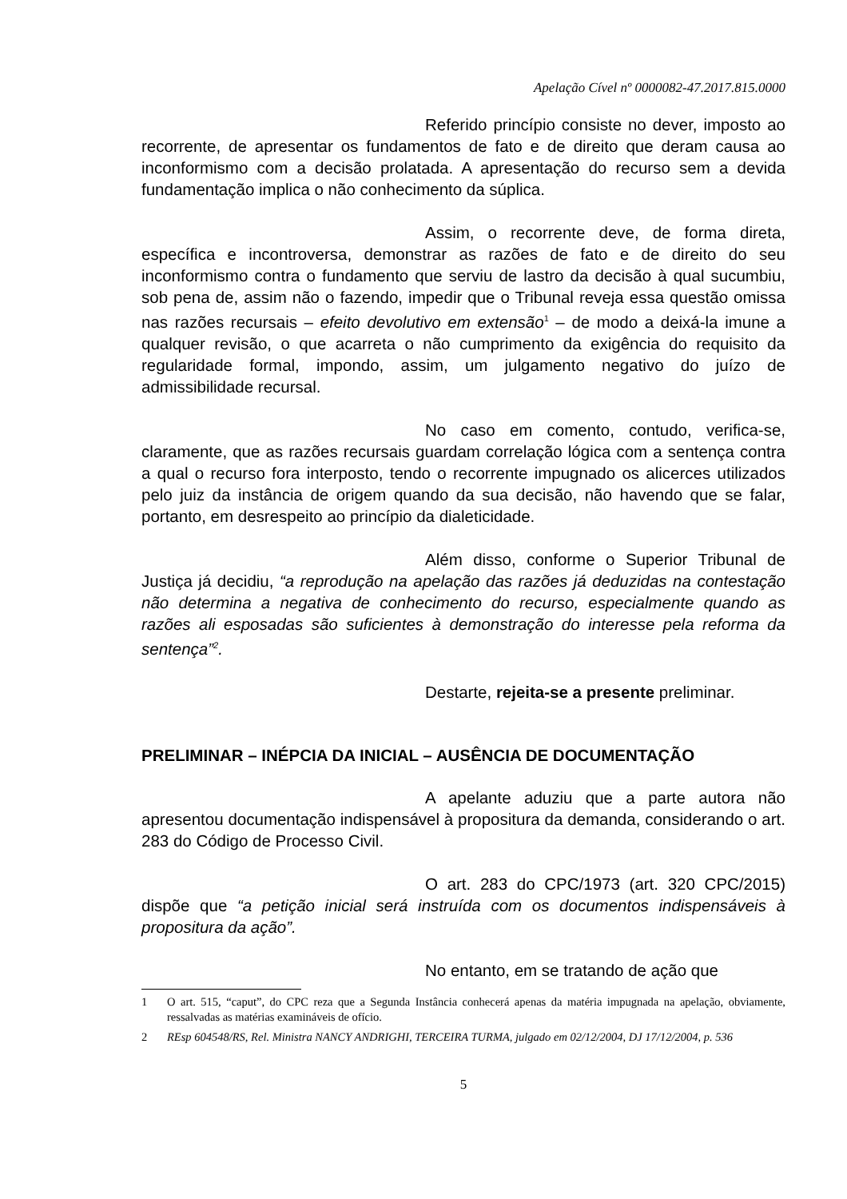Apelação Cível nº 0000082-47.2017.815.0000
Referido princípio consiste no dever, imposto ao recorrente, de apresentar os fundamentos de fato e de direito que deram causa ao inconformismo com a decisão prolatada. A apresentação do recurso sem a devida fundamentação implica o não conhecimento da súplica.
Assim, o recorrente deve, de forma direta, específica e incontroversa, demonstrar as razões de fato e de direito do seu inconformismo contra o fundamento que serviu de lastro da decisão à qual sucumbiu, sob pena de, assim não o fazendo, impedir que o Tribunal reveja essa questão omissa nas razões recursais – efeito devolutivo em extensão<sup>1</sup> – de modo a deixá-la imune a qualquer revisão, o que acarreta o não cumprimento da exigência do requisito da regularidade formal, impondo, assim, um julgamento negativo do juízo de admissibilidade recursal.
No caso em comento, contudo, verifica-se, claramente, que as razões recursais guardam correlação lógica com a sentença contra a qual o recurso fora interposto, tendo o recorrente impugnado os alicerces utilizados pelo juiz da instância de origem quando da sua decisão, não havendo que se falar, portanto, em desrespeito ao princípio da dialeticidade.
Além disso, conforme o Superior Tribunal de Justiça já decidiu, “a reprodução na apelação das razões já deduzidas na contestação não determina a negativa de conhecimento do recurso, especialmente quando as razões ali esposadas são suficientes à demonstração do interesse pela reforma da sentença”<sup>2</sup>.
Destarte, rejeita-se a presente preliminar.
PRELIMINAR – INÉPCIA DA INICIAL – AUSÊNCIA DE DOCUMENTAÇÃO
A apelante aduziu que a parte autora não apresentou documentação indispensável à propositura da demanda, considerando o art. 283 do Código de Processo Civil.
O art. 283 do CPC/1973 (art. 320 CPC/2015) dispõe que “a petição inicial será instruída com os documentos indispensáveis à propositura da ação”.
No entanto, em se tratando de ação que
1 O art. 515, “caput”, do CPC reza que a Segunda Instância conhecerá apenas da matéria impugnada na apelação, obviamente, ressalvadas as matérias examináveis de ofício.
2 REsp 604548/RS, Rel. Ministra NANCY ANDRIGHI, TERCEIRA TURMA, julgado em 02/12/2004, DJ 17/12/2004, p. 536
5